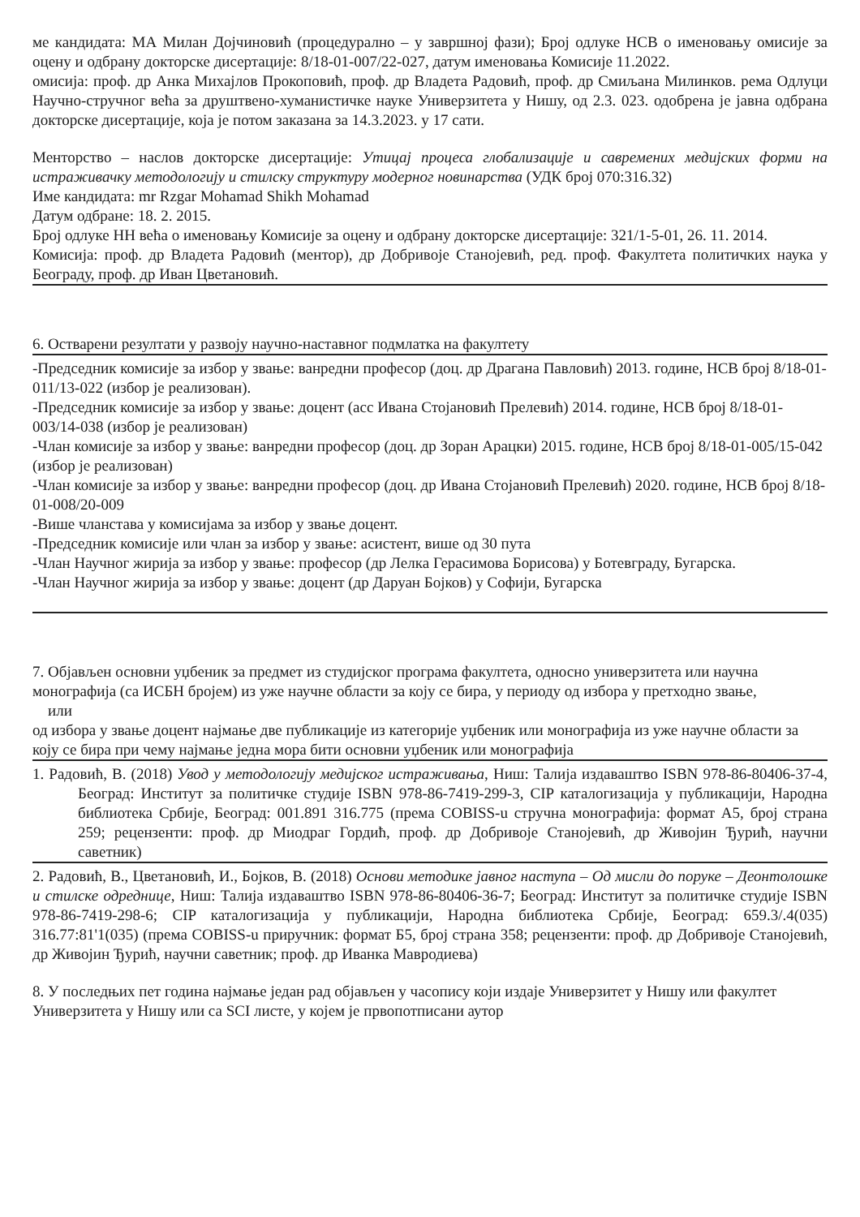ме кандидата: МА Милан Дојчиновић (процедурално – у завршној фази); Број одлуке НСВ о именовању омисије за оцену и одбрану докторске дисертације: 8/18-01-007/22-027, датум именовања Комисије 11.2022.
омисија: проф. др Анка Михајлов Прокоповић, проф. др Владета Радовић, проф. др Смиљана Милинков. рема Одлуци Научно-стручног већа за друштвено-хуманистичке науке Универзитета у Нишу, од 2.3. 023. одобрена је јавна одбрана докторске дисертације, која је потом заказана за 14.3.2023. у 17 сати.
Менторство – наслов докторске дисертације: Утицај процеса глобализације и савремених медијских форми на истраживачку методологију и стилску структуру модерног новинарства (УДК број 070:316.32)
Име кандидата: mr Rzgar Mohamad Shikh Mohamad
Датум одбране: 18. 2. 2015.
Број одлуке НН већа о именовању Комисије за оцену и одбрану докторске дисертације: 321/1-5-01, 26. 11. 2014.
Комисија: проф. др Владета Радовић (ментор), др Добривоје Станојевић, ред. проф. Факултета политичких наука у Београду, проф. др Иван Цветановић.
6. Остварени резултати у развоју научно-наставног подмлатка на факултету
-Председник комисије за избор у звање: ванредни професор (доц. др Драгана Павловић) 2013. године, НСВ број 8/18-01-011/13-022 (избор је реализован).
-Председник комисије за избор у звање: доцент (асс Ивана Стојановић Прелевић) 2014. године, НСВ број 8/18-01-003/14-038 (избор је реализован)
-Члан комисије за избор у звање: ванредни професор (доц. др Зоран Арацки) 2015. године, НСВ број 8/18-01-005/15-042 (избор је реализован)
-Члан комисије за избор у звање: ванредни професор (доц. др Ивана Стојановић Прелевић) 2020. године, НСВ број 8/18-01-008/20-009
-Више чланстава у комисијама за избор у звање доцент.
-Председник комисије или члан за избор у звање: асистент, више од 30 пута
-Члан Научног жирија за избор у звање: професор (др Лелка Герасимова Борисова) у Ботевграду, Бугарска.
-Члан Научног жирија за избор у звање: доцент (др Даруан Бојков) у Софији, Бугарска
7. Објављен основни уџбеник за предмет из студијског програма факултета, односно универзитета или научна монографија (са ИСБН бројем) из уже научне области за коју се бира, у периоду од избора у претходно звање,
или
од избора у звање доцент најмање две публикације из категорије уџбеник или монографија из уже научне области за коју се бира при чему најмање једна мора бити основни уџбеник или монографија
1. Радовић, В. (2018) Увод у методологију медијског истраживања, Ниш: Талија издаваштво ISBN 978-86-80406-37-4, Београд: Институт за политичке студије ISBN 978-86-7419-299-3, CIP каталогизација у публикацији, Народна библиотека Србије, Београд: 001.891 316.775 (према COBISS-u стручна монографија: формат А5, број страна 259; рецензенти: проф. др Миодраг Гордић, проф. др Добривоје Станојевић, др Живојин Ђурић, научни саветник)
2. Радовић, В., Цветановић, И., Бојков, В. (2018) Основи методике јавног наступа – Од мисли до поруке – Деонтолошке и стилске одреднице, Ниш: Талија издаваштво ISBN 978-86-80406-36-7; Београд: Институт за политичке студије ISBN 978-86-7419-298-6; CIP каталогизација у публикацији, Народна библиотека Србије, Београд: 659.3/.4(035) 316.77:81'1(035) (према COBISS-u приручник: формат Б5, број страна 358; рецензенти: проф. др Добривоје Станојевић, др Живојин Ђурић, научни саветник; проф. др Иванка Мавродиева)
8. У последњих пет година најмање један рад објављен у часопису који издаје Универзитет у Нишу или факултет Универзитета у Нишу или са SCI листе, у којем је првопотписани аутор